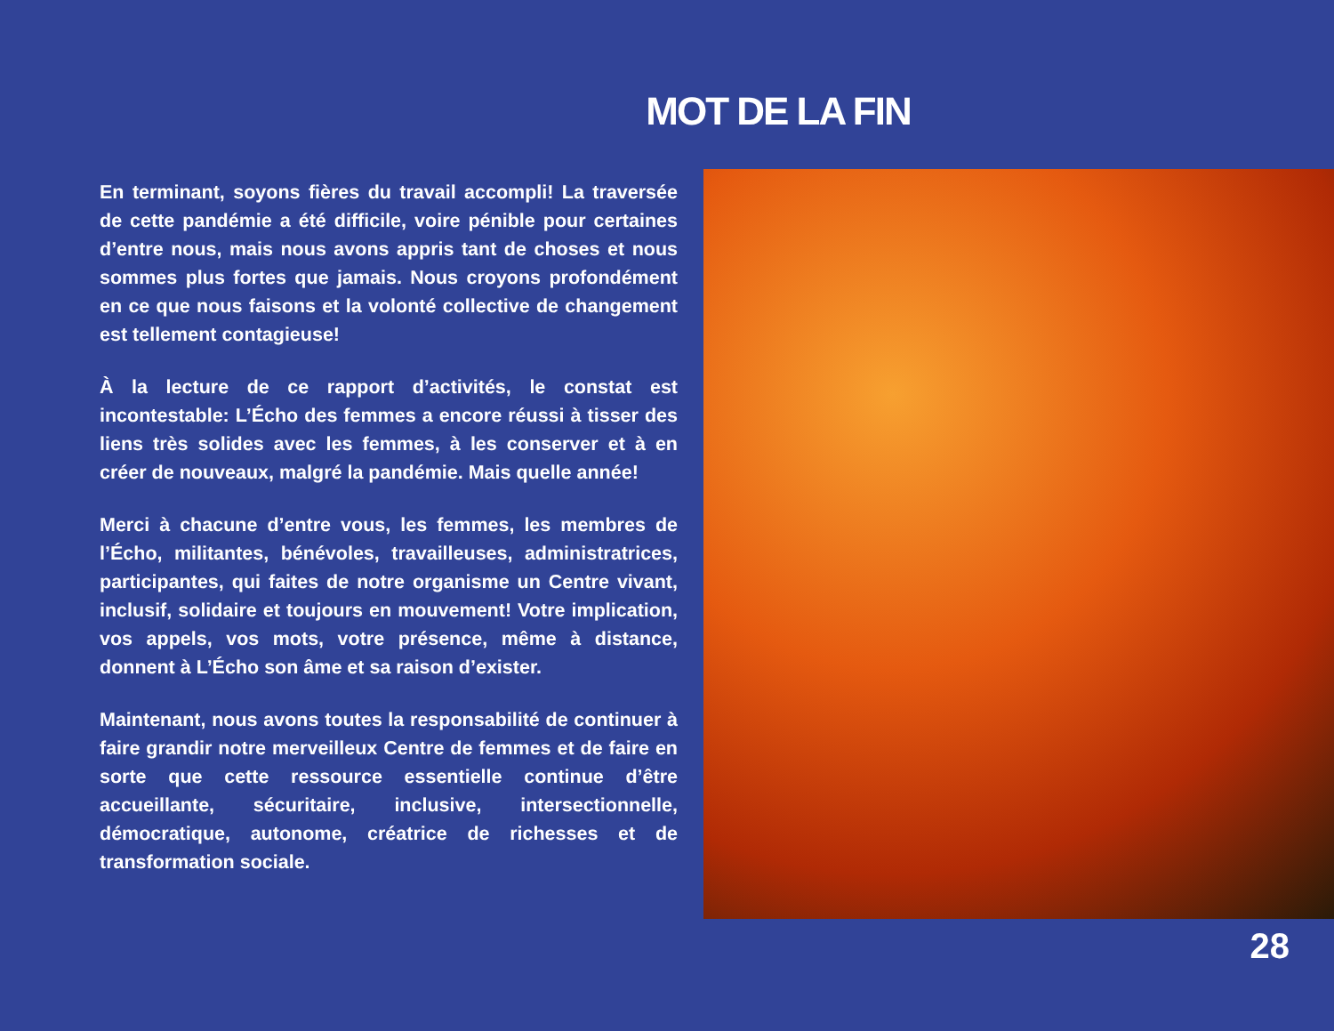MOT DE LA FIN
En terminant, soyons fières du travail accompli! La traversée de cette pandémie a été difficile, voire pénible pour certaines d’entre nous, mais nous avons appris tant de choses et nous sommes plus fortes que jamais. Nous croyons profondément en ce que nous faisons et la volonté collective de changement est tellement contagieuse!
À la lecture de ce rapport d’activités, le constat est incontestable: L’Écho des femmes a encore réussi à tisser des liens très solides avec les femmes, à les conserver et à en créer de nouveaux, malgré la pandémie. Mais quelle année!
Merci à chacune d’entre vous, les femmes, les membres de l’Écho, militantes, bénévoles, travailleuses, administratrices, participantes, qui faites de notre organisme un Centre vivant, inclusif, solidaire et toujours en mouvement! Votre implication, vos appels, vos mots, votre présence, même à distance, donnent à L’Écho son âme et sa raison d’exister.
Maintenant, nous avons toutes la responsabilité de continuer à faire grandir notre merveilleux Centre de femmes et de faire en sorte que cette ressource essentielle continue d’être accueillante, sécuritaire, inclusive, intersectionnelle, démocratique, autonome, créatrice de richesses et de transformation sociale.
28